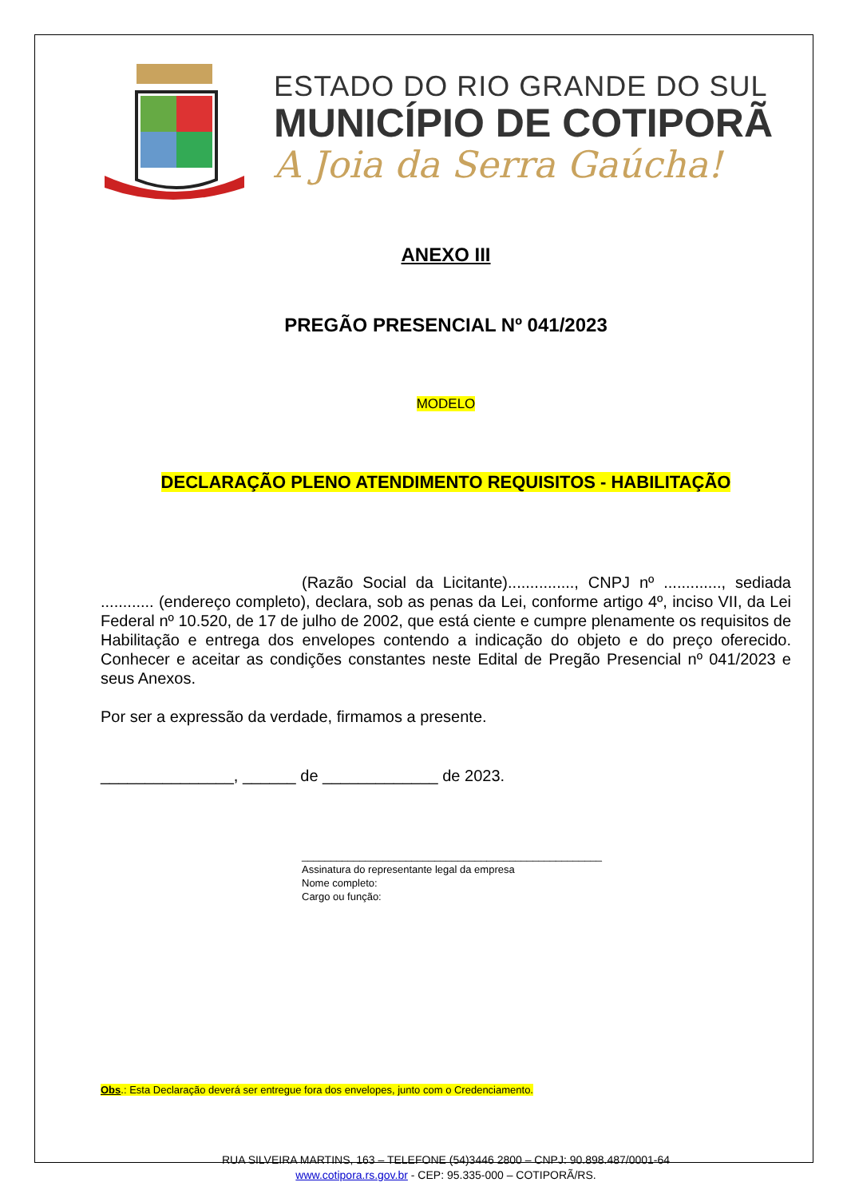ESTADO DO RIO GRANDE DO SUL
MUNICÍPIO DE COTIPORÃ
A Joia da Serra Gaúcha!
ANEXO III
PREGÃO PRESENCIAL Nº 041/2023
MODELO
DECLARAÇÃO PLENO ATENDIMENTO REQUISITOS - HABILITAÇÃO
(Razão Social da Licitante)..............., CNPJ nº ............., sediada ............ (endereço completo), declara, sob as penas da Lei, conforme artigo 4º, inciso VII, da Lei Federal nº 10.520, de 17 de julho de 2002, que está ciente e cumpre plenamente os requisitos de Habilitação e entrega dos envelopes contendo a indicação do objeto e do preço oferecido. Conhecer e aceitar as condições constantes neste Edital de Pregão Presencial nº 041/2023 e seus Anexos.
Por ser a expressão da verdade, firmamos a presente.
_______________, ______ de _____________ de 2023.
____________________________________________________
Assinatura do representante legal da empresa
Nome completo:
Cargo ou função:
Obs.: Esta Declaração deverá ser entregue fora dos envelopes, junto com o Credenciamento.
RUA SILVEIRA MARTINS, 163 – TELEFONE (54)3446 2800 – CNPJ: 90.898.487/0001-64
www.cotipora.rs.gov.br - CEP: 95.335-000 – COTIPORÃ/RS.